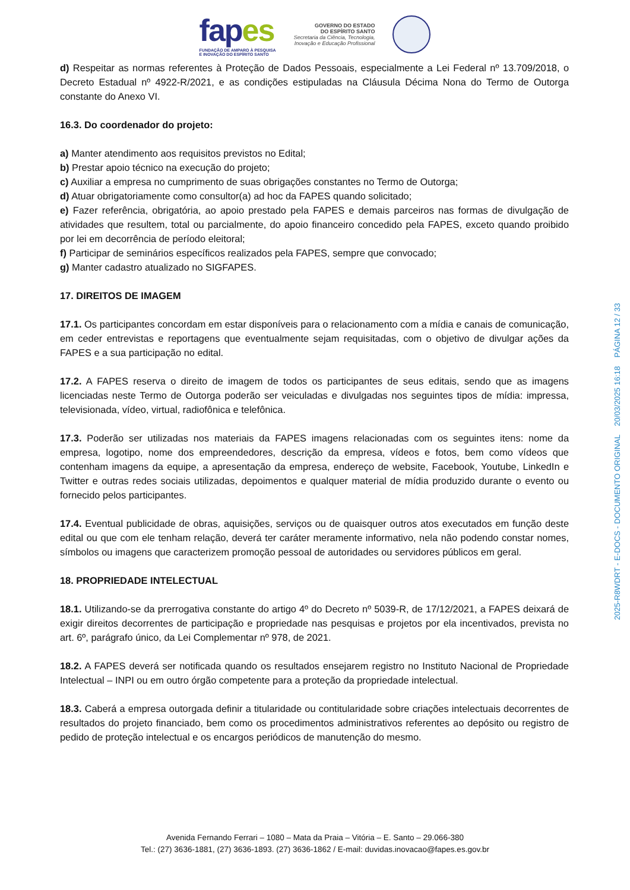fapes
FUNDAÇÃO DE AMPARO À PESQUISA
E INOVAÇÃO DO ESPÍRITO SANTO
GOVERNO DO ESTADO
DO ESPÍRITO SANTO
Secretaria da Ciência, Tecnologia,
Inovação e Educação Profissional
d) Respeitar as normas referentes à Proteção de Dados Pessoais, especialmente a Lei Federal nº 13.709/2018, o Decreto Estadual nº 4922-R/2021, e as condições estipuladas na Cláusula Décima Nona do Termo de Outorga constante do Anexo VI.
16.3. Do coordenador do projeto:
a) Manter atendimento aos requisitos previstos no Edital;
b) Prestar apoio técnico na execução do projeto;
c) Auxiliar a empresa no cumprimento de suas obrigações constantes no Termo de Outorga;
d) Atuar obrigatoriamente como consultor(a) ad hoc da FAPES quando solicitado;
e) Fazer referência, obrigatória, ao apoio prestado pela FAPES e demais parceiros nas formas de divulgação de atividades que resultem, total ou parcialmente, do apoio financeiro concedido pela FAPES, exceto quando proibido por lei em decorrência de período eleitoral;
f) Participar de seminários específicos realizados pela FAPES, sempre que convocado;
g) Manter cadastro atualizado no SIGFAPES.
17. DIREITOS DE IMAGEM
17.1. Os participantes concordam em estar disponíveis para o relacionamento com a mídia e canais de comunicação, em ceder entrevistas e reportagens que eventualmente sejam requisitadas, com o objetivo de divulgar ações da FAPES e a sua participação no edital.
17.2. A FAPES reserva o direito de imagem de todos os participantes de seus editais, sendo que as imagens licenciadas neste Termo de Outorga poderão ser veiculadas e divulgadas nos seguintes tipos de mídia: impressa, televisionada, vídeo, virtual, radiofônica e telefônica.
17.3. Poderão ser utilizadas nos materiais da FAPES imagens relacionadas com os seguintes itens: nome da empresa, logotipo, nome dos empreendedores, descrição da empresa, vídeos e fotos, bem como vídeos que contenham imagens da equipe, a apresentação da empresa, endereço de website, Facebook, Youtube, LinkedIn e Twitter e outras redes sociais utilizadas, depoimentos e qualquer material de mídia produzido durante o evento ou fornecido pelos participantes.
17.4. Eventual publicidade de obras, aquisições, serviços ou de quaisquer outros atos executados em função deste edital ou que com ele tenham relação, deverá ter caráter meramente informativo, nela não podendo constar nomes, símbolos ou imagens que caracterizem promoção pessoal de autoridades ou servidores públicos em geral.
18. PROPRIEDADE INTELECTUAL
18.1. Utilizando-se da prerrogativa constante do artigo 4º do Decreto nº 5039-R, de 17/12/2021, a FAPES deixará de exigir direitos decorrentes de participação e propriedade nas pesquisas e projetos por ela incentivados, prevista no art. 6º, parágrafo único, da Lei Complementar nº 978, de 2021.
18.2. A FAPES deverá ser notificada quando os resultados ensejarem registro no Instituto Nacional de Propriedade Intelectual – INPI ou em outro órgão competente para a proteção da propriedade intelectual.
18.3. Caberá a empresa outorgada definir a titularidade ou contitularidade sobre criações intelectuais decorrentes de resultados do projeto financiado, bem como os procedimentos administrativos referentes ao depósito ou registro de pedido de proteção intelectual e os encargos periódicos de manutenção do mesmo.
Avenida Fernando Ferrari – 1080 – Mata da Praia – Vitória – E. Santo – 29.066-380
Tel.: (27) 3636-1881, (27) 3636-1893. (27) 3636-1862 / E-mail: duvidas.inovacao@fapes.es.gov.br
2025-R8WDRT - E-DOCS - DOCUMENTO ORIGINAL 20/03/2025 16:18 PÁGINA 12 / 33